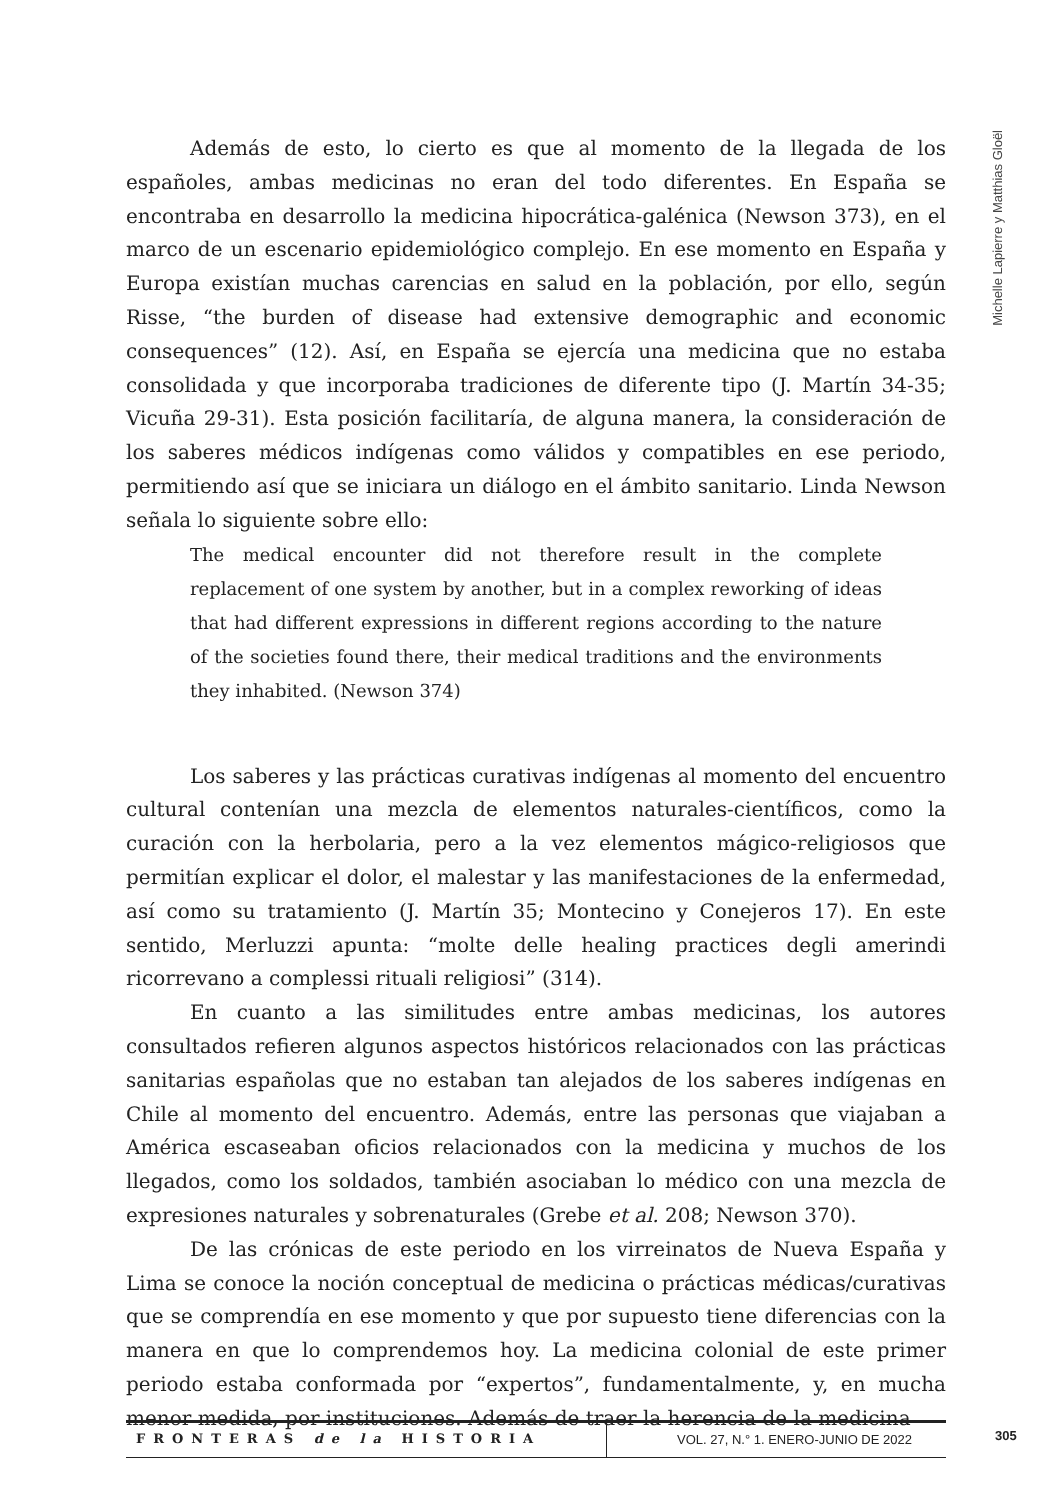Michelle Lapierre y Matthias Gloël
Además de esto, lo cierto es que al momento de la llegada de los españoles, ambas medicinas no eran del todo diferentes. En España se encontraba en desarrollo la medicina hipocrática-galénica (Newson 373), en el marco de un escenario epidemiológico complejo. En ese momento en España y Europa existían muchas carencias en salud en la población, por ello, según Risse, “the burden of disease had extensive demographic and economic consequences” (12). Así, en España se ejercía una medicina que no estaba consolidada y que incorporaba tradiciones de diferente tipo (J. Martín 34-35; Vicuña 29-31). Esta posición facilitaría, de alguna manera, la consideración de los saberes médicos indígenas como válidos y compatibles en ese periodo, permitiendo así que se iniciara un diálogo en el ámbito sanitario. Linda Newson señala lo siguiente sobre ello:
The medical encounter did not therefore result in the complete replacement of one system by another, but in a complex reworking of ideas that had different expressions in different regions according to the nature of the societies found there, their medical traditions and the environments they inhabited. (Newson 374)
Los saberes y las prácticas curativas indígenas al momento del encuentro cultural contenían una mezcla de elementos naturales-científicos, como la curación con la herbolaria, pero a la vez elementos mágico-religiosos que permitían explicar el dolor, el malestar y las manifestaciones de la enfermedad, así como su tratamiento (J. Martín 35; Montecino y Conejeros 17). En este sentido, Merluzzi apunta: “molte delle healing practices degli amerindi ricorrevano a complessi rituali religiosi” (314).
En cuanto a las similitudes entre ambas medicinas, los autores consultados refieren algunos aspectos históricos relacionados con las prácticas sanitarias españolas que no estaban tan alejados de los saberes indígenas en Chile al momento del encuentro. Además, entre las personas que viajaban a América escaseaban oficios relacionados con la medicina y muchos de los llegados, como los soldados, también asociaban lo médico con una mezcla de expresiones naturales y sobrenaturales (Grebe et al. 208; Newson 370).
De las crónicas de este periodo en los virreinatos de Nueva España y Lima se conoce la noción conceptual de medicina o prácticas médicas/curativas que se comprendía en ese momento y que por supuesto tiene diferencias con la manera en que lo comprendemos hoy. La medicina colonial de este primer periodo estaba conformada por “expertos”, fundamentalmente, y, en mucha menor medida, por instituciones. Además de traer la herencia de la medicina
FRONTERAS de la HISTORIA VOL. 27, N.° 1. ENERO-JUNIO DE 2022
305